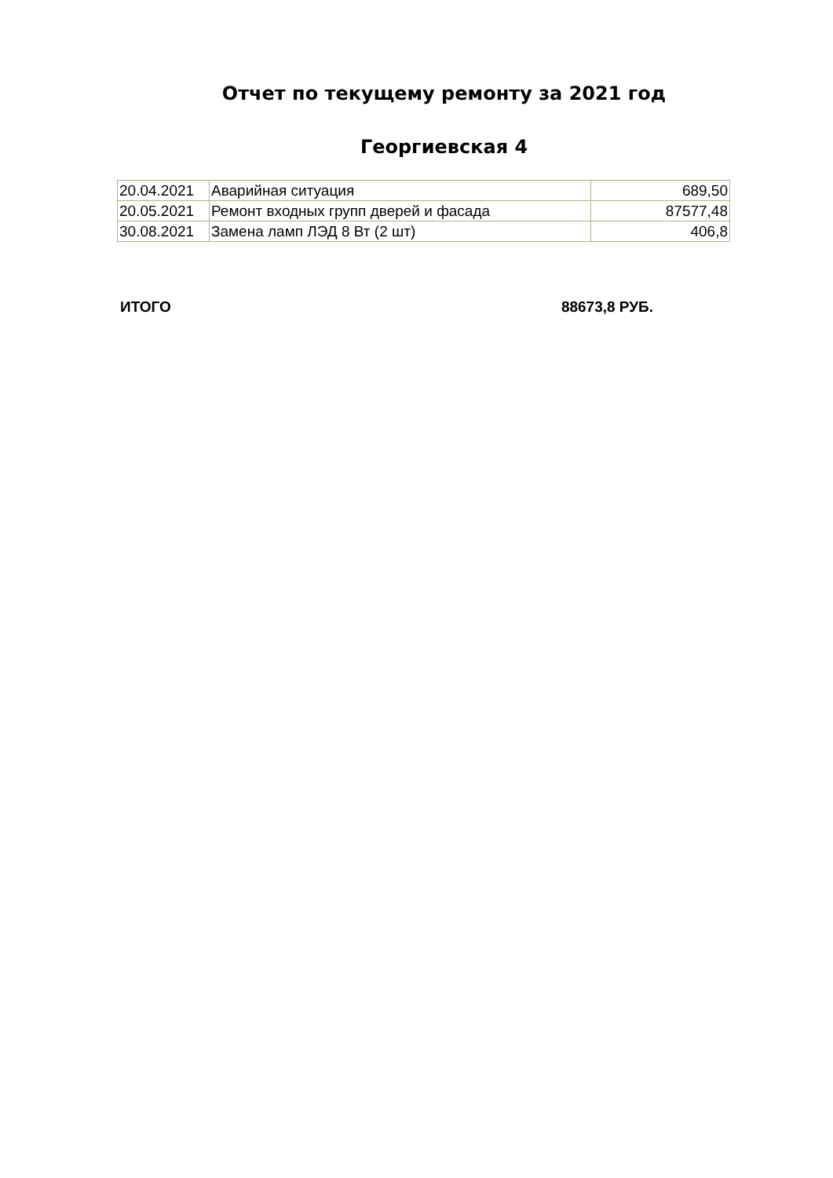Отчет по текущему ремонту за 2021 год
Георгиевская 4
| 20.04.2021 | Аварийная ситуация | 689,50 |
| 20.05.2021 | Ремонт входных групп дверей и фасада | 87577,48 |
| 30.08.2021 | Замена ламп ЛЭД 8 Вт (2 шт) | 406,8 |
ИТОГО 88673,8 РУБ.